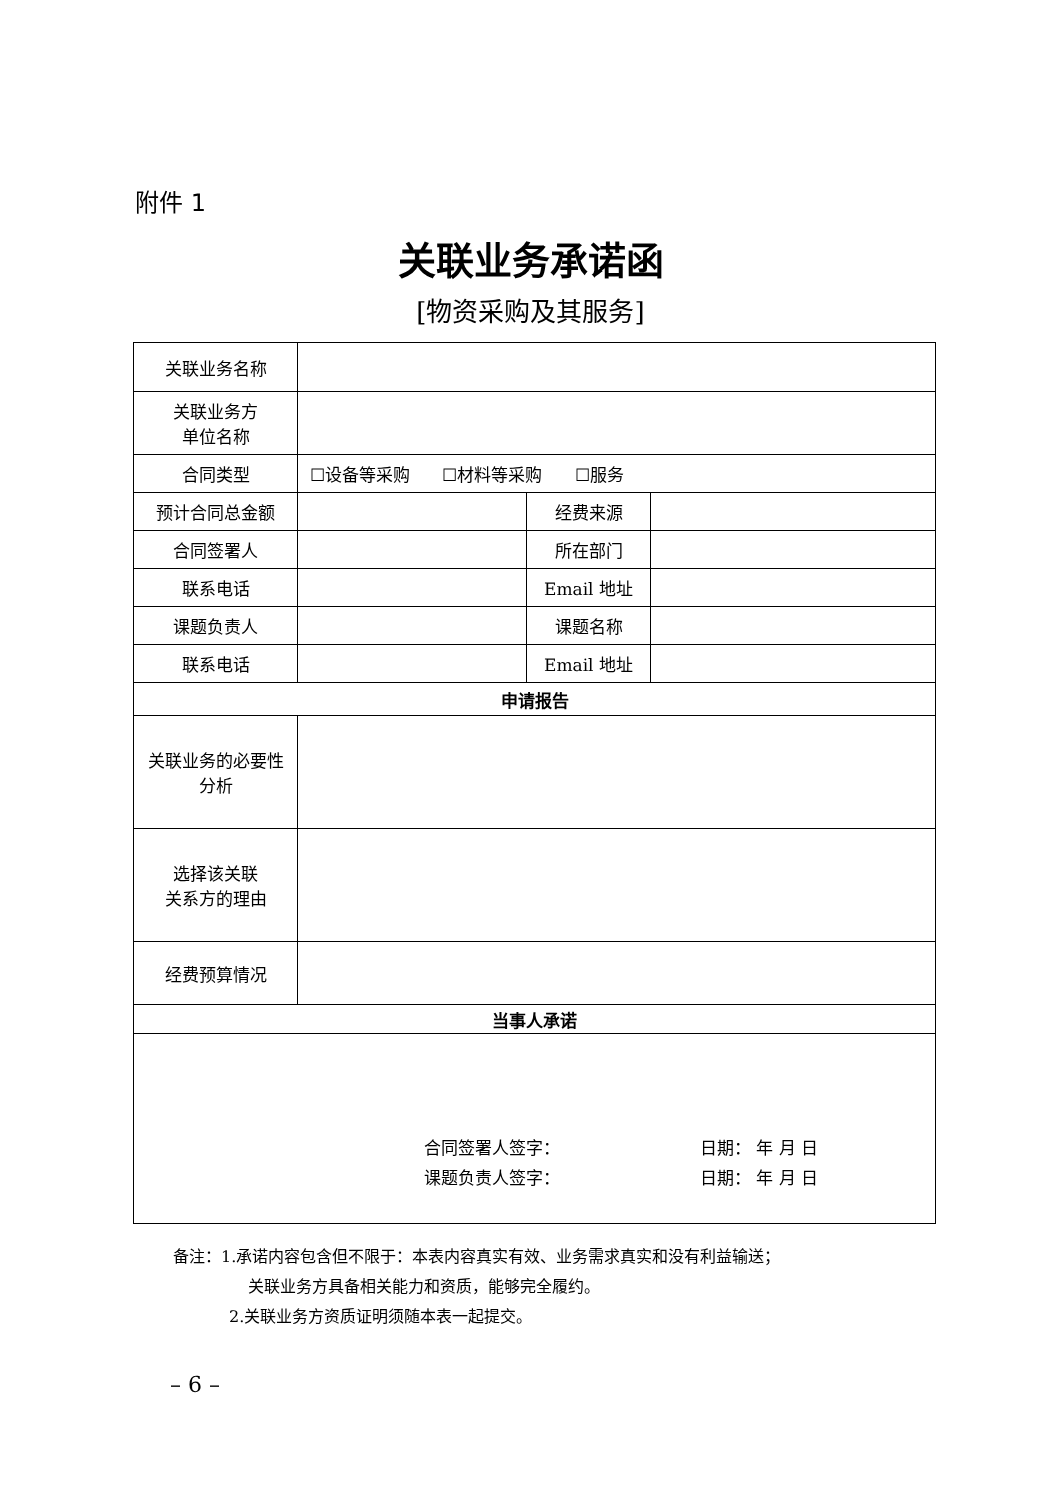附件 1
关联业务承诺函
[物资采购及其服务]
| 关联业务名称 | | | |
| 关联业务方 单位名称 | | | |
| 合同类型 | ☐设备等采购 ☐材料等采购 ☐服务 | | |
| 预计合同总金额 | | 经费来源 | |
| 合同签署人 | | 所在部门 | |
| 联系电话 | | Email 地址 | |
| 课题负责人 | | 课题名称 | |
| 联系电话 | | Email 地址 | |
| 申请报告 | | | |
| 关联业务的必要性 分析 | | | |
| 选择该关联 关系方的理由 | | | |
| 经费预算情况 | | | |
| 当事人承诺 | | | |
| 合同签署人签字： 日期： 年 月 日 课题负责人签字： 日期： 年 月 日 | | | |
备注：1.承诺内容包含但不限于：本表内容真实有效、业务需求真实和没有利益输送；
关联业务方具备相关能力和资质，能够完全履约。
2.关联业务方资质证明须随本表一起提交。
– 6 –